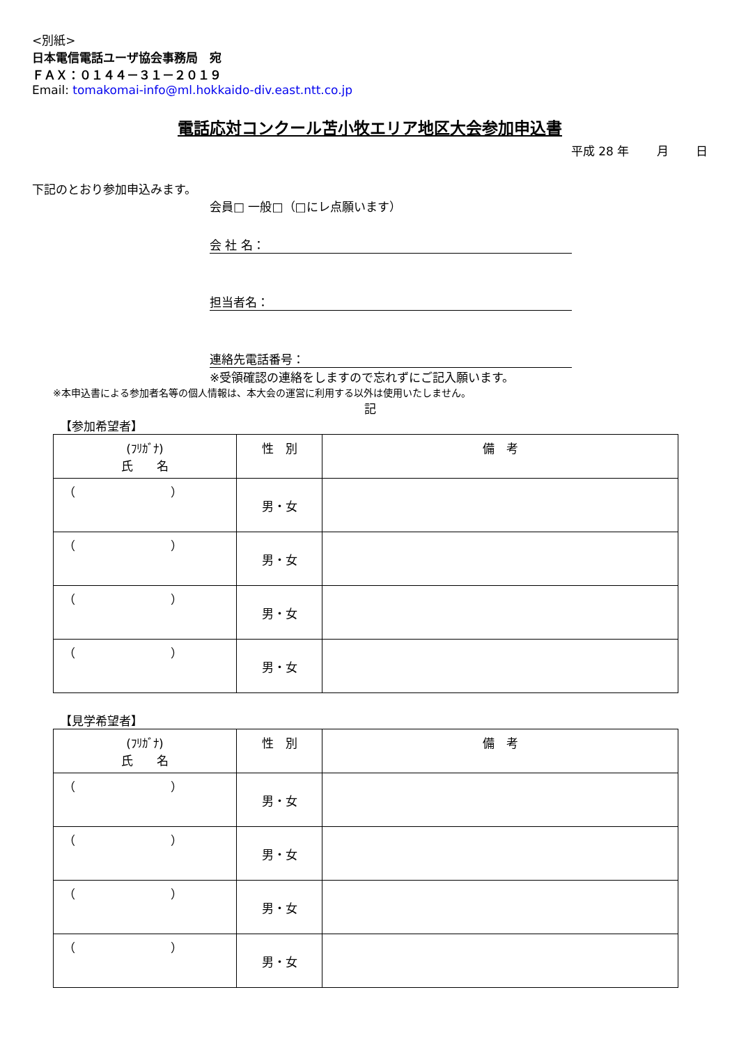<別紙>
日本電信電話ユーザ協会事務局　宛
ＦＡＸ：０１４４－３１－２０１９
Email: tomakomai-info@ml.hokkaido-div.east.ntt.co.jp
電話応対コンクール苫小牧エリア地区大会参加申込書
平成 28 年　　 月　　 日
下記のとおり参加申込みます。
会員□ 一般□（□にレ点願います）
会 社 名：
担当者名：
連絡先電話番号：
※受領確認の連絡をしますので忘れずにご記入願います。
※本申込書による参加者名等の個人情報は、本大会の運営に利用する以外は使用いたしません。
記
【参加希望者】
| (ﾌﾘｶﾞﾅ) 氏 名 | 性 別 | 備 考 |
| --- | --- | --- |
| （ ） | 男・女 | |
| （ ） | 男・女 | |
| （ ） | 男・女 | |
| （ ） | 男・女 | |
【見学希望者】
| (ﾌﾘｶﾞﾅ) 氏 名 | 性 別 | 備 考 |
| --- | --- | --- |
| （ ） | 男・女 | |
| （ ） | 男・女 | |
| （ ） | 男・女 | |
| （ ） | 男・女 | |